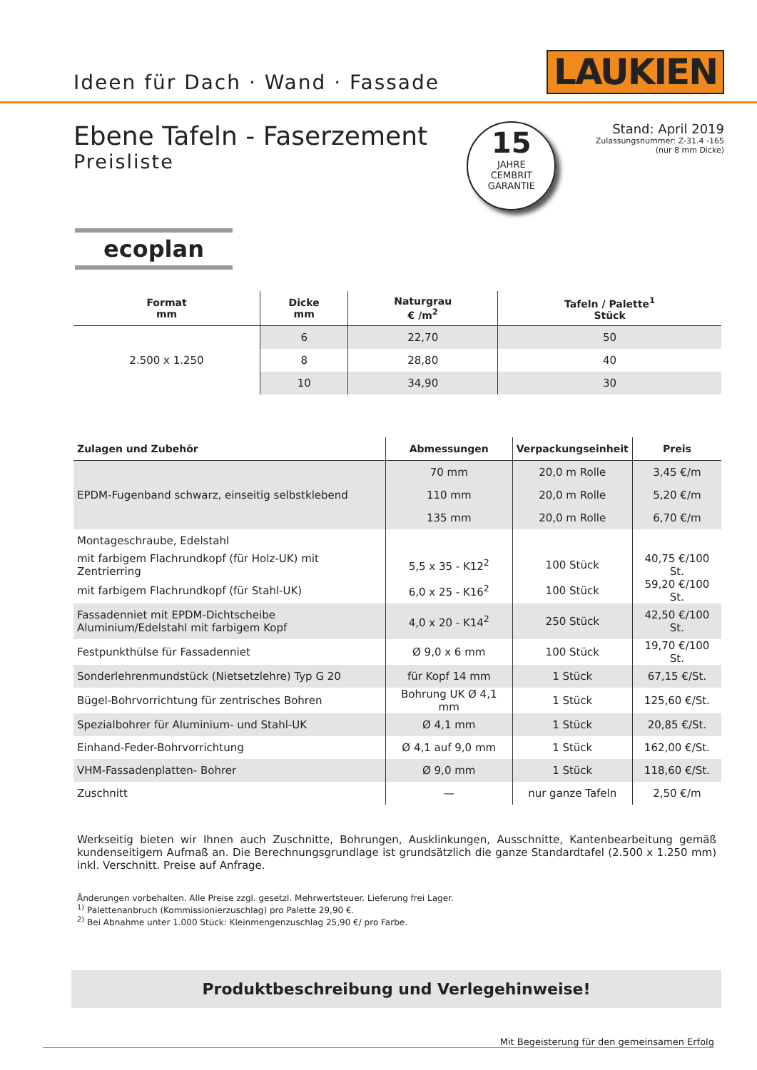Ideen für Dach · Wand · Fassade
LAUKIEN
Ebene Tafeln - Faserzement
Preisliste
15
JAHRE
CEMBRIT
GARANTIE
Stand: April 2019
Zulassungsnummer: Z-31.4 -165
(nur 8 mm Dicke)
ecoplan
| Format mm | Dicke mm | Naturgrau € /m<sup>2</sup> | Tafeln / Palette<sup>1</sup> Stück |
| --- | --- | --- | --- |
| 2.500 x 1.250 | 6 | 22,70 | 50 |
| | 8 | 28,80 | 40 |
| | 10 | 34,90 | 30 |
| Zulagen und Zubehör | Abmessungen | Verpackungseinheit | Preis |
| --- | --- | --- | --- |
| EPDM-Fugenband schwarz, einseitig selbstklebend | 70 mm | 20,0 m Rolle | 3,45 €/m |
| | 110 mm | 20,0 m Rolle | 5,20 €/m |
| | 135 mm | 20,0 m Rolle | 6,70 €/m |
| Montageschraube, Edelstahl | | | |
| mit farbigem Flachrundkopf (für Holz-UK) mit Zentrierring | 5,5 x 35 - K12<sup>2</sup> | 100 Stück | 40,75 €/100 St. |
| mit farbigem Flachrundkopf (für Stahl-UK) | 6,0 x 25 - K16<sup>2</sup> | 100 Stück | 59,20 €/100 St. |
| Fassadenniet mit EPDM-Dichtscheibe Aluminium/Edelstahl mit farbigem Kopf | 4,0 x 20 - K14<sup>2</sup> | 250 Stück | 42,50 €/100 St. |
| Festpunkthülse für Fassadenniet | Ø 9,0 x 6 mm | 100 Stück | 19,70 €/100 St. |
| Sonderlehrenmundstück (Nietsetzlehre) Typ G 20 | für Kopf 14 mm | 1 Stück | 67,15 €/St. |
| Bügel-Bohrvorrichtung für zentrisches Bohren | Bohrung UK Ø 4,1 mm | 1 Stück | 125,60 €/St. |
| Spezialbohrer für Aluminium- und Stahl-UK | Ø 4,1 mm | 1 Stück | 20,85 €/St. |
| Einhand-Feder-Bohrvorrichtung | Ø 4,1 auf 9,0 mm | 1 Stück | 162,00 €/St. |
| VHM-Fassadenplatten- Bohrer | Ø 9,0 mm | 1 Stück | 118,60 €/St. |
| Zuschnitt | — | nur ganze Tafeln | 2,50 €/m |
Werkseitig bieten wir Ihnen auch Zuschnitte, Bohrungen, Ausklinkungen, Ausschnitte, Kantenbearbeitung gemäß kundenseitigem Aufmaß an. Die Berechnungsgrundlage ist grundsätzlich die ganze Standardtafel (2.500 x 1.250 mm) inkl. Verschnitt. Preise auf Anfrage.
Änderungen vorbehalten. Alle Preise zzgl. gesetzl. Mehrwertsteuer. Lieferung frei Lager.
<sup>1)</sup> Palettenanbruch (Kommissionierzuschlag) pro Palette 29,90 €.
<sup>2)</sup> Bei Abnahme unter 1.000 Stück: Kleinmengenzuschlag 25,90 €/ pro Farbe.
Produktbeschreibung und Verlegehinweise!
Mit Begeisterung für den gemeinsamen Erfolg